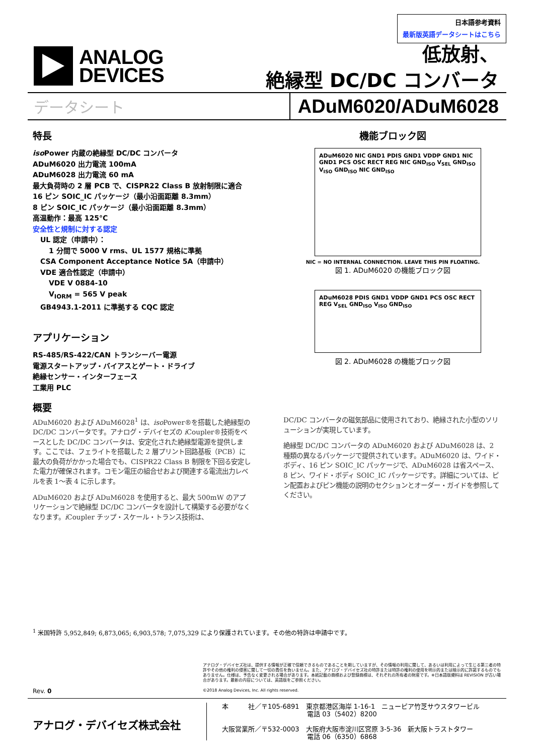日本語参考資料
最新版英語データシートはこちら
ANALOG
DEVICES
低放射、
絶縁型 DC/DC コンバータ
データシート ADuM6020/ADuM6028
特長
iso Power 内蔵の絶縁型 DC/DC コンバータ
ADuM6020 出力電流 100mA
ADuM6028 出力電流 60 mA
最大負荷時の 2 層 PCB で、CISPR22 Class B 放射制限に適合
16 ピン SOIC_IC パッケージ（最小沿面距離 8.3mm）
8 ピン SOIC_IC パッケージ（最小沿面距離 8.3mm）
高温動作：最高 125°C
安全性と規制に対する認定
UL 認定（申請中）：
1 分間で 5000 V rms、UL 1577 規格に準拠
CSA Component Acceptance Notice 5A（申請中）
VDE 適合性認定（申請中）
VDE V 0884-10
V<sub>IORM</sub> = 565 V peak
GB4943.1-2011 に準拠する CQC 認定
アプリケーション
RS-485/RS-422/CAN トランシーバー電源
電源スタートアップ・バイアスとゲート・ドライブ
絶縁センサー・インターフェース
工業用 PLC
機能ブロック図
ADuM6020 NIC GND1 PDIS GND1 VDDP GND1 NIC GND1 PCS OSC RECT REG NIC GND<sub>ISO</sub> V<sub>SEL</sub> GND<sub>ISO</sub> V<sub>ISO</sub> GND<sub>ISO</sub> NIC GND<sub>ISO</sub>
NIC = NO INTERNAL CONNECTION. LEAVE THIS PIN FLOATING.
図 1. ADuM6020 の機能ブロック図
ADuM6028 PDIS GND1 VDDP GND1 PCS OSC RECT REG V<sub>SEL</sub> GND<sub>ISO</sub> V<sub>ISO</sub> GND<sub>ISO</sub>
図 2. ADuM6028 の機能ブロック図
概要
ADuM6020 および ADuM6028<sup>1</sup> は、iso Power®を搭載した絶縁型の DC/DC コンバータです。アナログ・デバイセズの i Coupler®技術をベースとした DC/DC コンバータは、安定化された絶縁型電源を提供します。ここでは、フェライトを搭載した 2 層プリント回路基板（PCB）に最大の負荷がかかった場合でも、CISPR22 Class B 制限を下回る安定した電力が確保されます。コモン電圧の組合せおよび関連する電流出力レベルを表 1～表 4 に示します。
ADuM6020 および ADuM6028 を使用すると、最大 500mW のアプリケーションで絶縁型 DC/DC コンバータを設計して構築する必要がなくなります。i Coupler チップ・スケール・トランス技術は、
DC/DC コンバータの磁気部品に使用されており、絶縁された小型のソリューションが実現しています。
絶縁型 DC/DC コンバータの ADuM6020 および ADuM6028 は、2 種類の異なるパッケージで提供されています。ADuM6020 は、ワイド・ボディ、16 ピン SOIC_IC パッケージで、ADuM6028 は省スペース、8 ピン、ワイド・ボディ SOIC_IC パッケージです。詳細については、ピン配置およびピン機能の説明のセクションとオーダー・ガイドを参照してください。
<sup>1</sup> 米国特許 5,952,849; 6,873,065; 6,903,578; 7,075,329 により保護されています。その他の特許は申請中です。
アナログ・デバイセズ社は、提供する情報が正確で信頼できるものであることを期していますが、その情報の利用に関して、あるいは利用によって生じる第三者の特許やその他の権利の侵害に関して一切の責任を負いません。また、アナログ・デバイセズ社の特許または特許の権利の使用を明示的または暗示的に許諾するものでもありません。仕様は、予告なく変更される場合があります。本紙記載の商標および登録商標は、それぞれの所有者の財産です。※日本語版資料は REVISION が古い場合があります。最新の内容については、英語版をご参照ください。
©2018 Analog Devices, Inc. All rights reserved.
Rev. 0
アナログ・デバイセズ株式会社
本　　　社／〒105-6891　東京都港区海岸 1-16-1　ニューピア竹芝サウスタワービル
　　　　　　　　　　　　　電話 03（5402）8200
大阪営業所／〒532-0003　大阪府大阪市淀川区宮原 3-5-36　新大阪トラストタワー
　　　　　　　　　　　　　電話 06（6350）6868